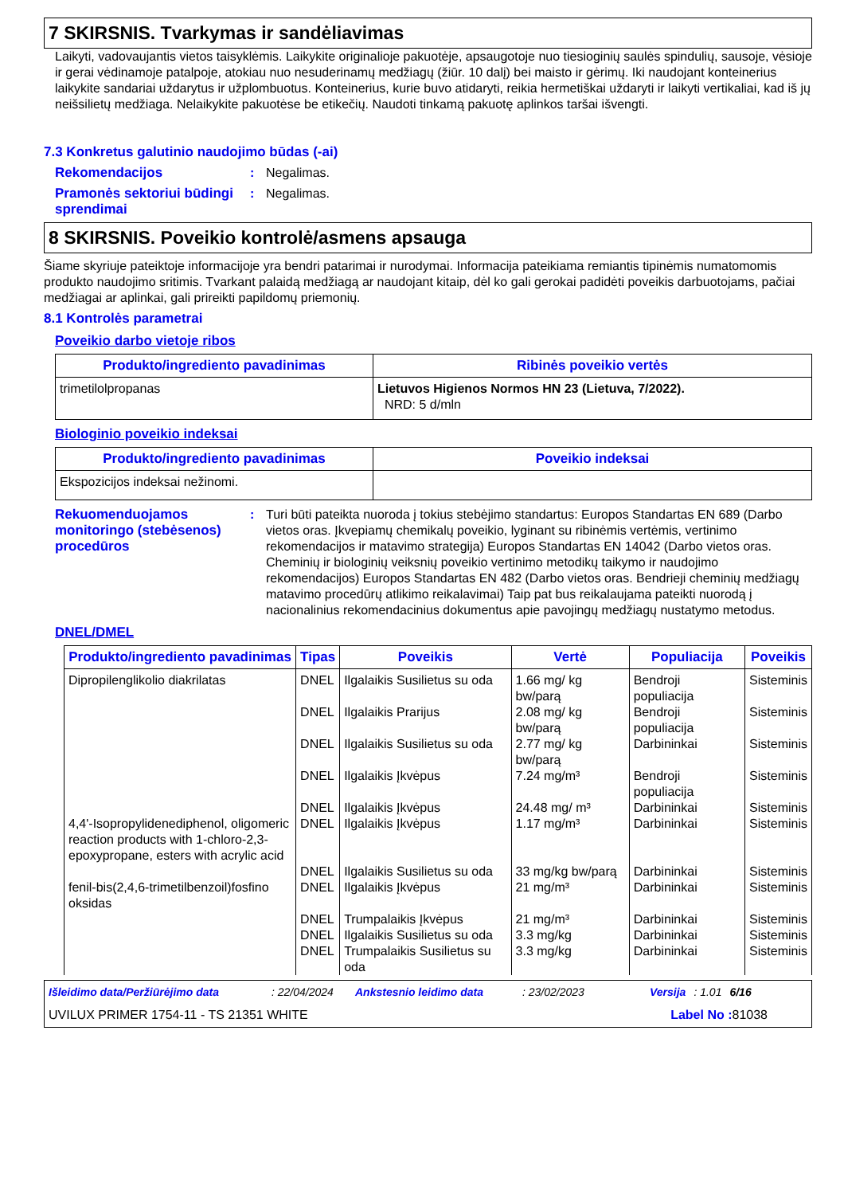7 SKIRSNIS. Tvarkymas ir sandėliavimas
Laikyti, vadovaujantis vietos taisyklėmis. Laikykite originalioje pakuotėje, apsaugotoje nuo tiesioginių saulės spindulių, sausoje, vėsioje ir gerai vėdinamoje patalpoje, atokiau nuo nesuderinamų medžiagų (žiūr. 10 dalį) bei maisto ir gėrimų. Iki naudojant konteinerius laikykite sandariai uždarytus ir užplombuotus. Konteinerius, kurie buvo atidaryti, reikia hermetiškai uždaryti ir laikyti vertikaliai, kad iš jų neišsilietų medžiaga. Nelaikykite pakuotėse be etikečių. Naudoti tinkamą pakuotę aplinkos taršai išvengti.
7.3 Konkretus galutinio naudojimo būdas (-ai)
Rekomendacijos : Negalimas.
Pramonės sektoriui būdingi sprendimai
: Negalimas.
8 SKIRSNIS. Poveikio kontrolė/asmens apsauga
Šiame skyriuje pateiktoje informacijoje yra bendri patarimai ir nurodymai. Informacija pateikiama remiantis tipinėmis numatomomis produkto naudojimo sritimis. Tvarkant palaidą medžiagą ar naudojant kitaip, dėl ko gali gerokai padidėti poveikis darbuotojams, pačiai medžiagai ar aplinkai, gali prireikti papildomų priemonių.
8.1 Kontrolės parametrai
Poveikio darbo vietoje ribos
| Produkto/ingrediento pavadinimas | Ribinės poveikio vertės |
| --- | --- |
| trimetilolpropanas | Lietuvos Higienos Normos HN 23 (Lietuva, 7/2022). NRD: 5 d/mln |
Biologinio poveikio indeksai
| Produkto/ingrediento pavadinimas | Poveikio indeksai |
| --- | --- |
| Ekspozicijos indeksai nežinomi. | |
Rekuomenduojamos monitoringo (stebėsenos) procedūros
: Turi būti pateikta nuoroda į tokius stebėjimo standartus: Europos Standartas EN 689 (Darbo vietos oras. Įkvepiamų chemikalų poveikio, lyginant su ribinėmis vertėmis, vertinimo rekomendacijos ir matavimo strategija) Europos Standartas EN 14042 (Darbo vietos oras. Cheminių ir biologinių veiksnių poveikio vertinimo metodikų taikymo ir naudojimo rekomendacijos) Europos Standartas EN 482 (Darbo vietos oras. Bendrieji cheminių medžiagų matavimo procedūrų atlikimo reikalavimai) Taip pat bus reikalaujama pateikti nuorodą į nacionalinius rekomendacinius dokumentus apie pavojingų medžiagų nustatymo metodus.
DNEL/DMEL
| Produkto/ingrediento pavadinimas | Tipas | Poveikis | Vertė | Populiacija | Poveikis |
| --- | --- | --- | --- | --- | --- |
| Dipropilenglikolio diakrilatas | DNEL | Ilgalaikis Susilietus su oda | 1.66 mg/ kg bw/parą | Bendroji populiacija | Sisteminis |
| | DNEL | Ilgalaikis Prarijus | 2.08 mg/ kg bw/parą | Bendroji populiacija | Sisteminis |
| | DNEL | Ilgalaikis Susilietus su oda | 2.77 mg/ kg bw/parą | Darbininkai | Sisteminis |
| | DNEL | Ilgalaikis Įkvėpus | 7.24 mg/m³ | Bendroji populiacija | Sisteminis |
| | DNEL | Ilgalaikis Įkvėpus | 24.48 mg/ m³ | Darbininkai | Sisteminis |
| 4,4'-Isopropylidenediphenol, oligomeric reaction products with 1-chloro-2,3-epoxypropane, esters with acrylic acid | DNEL | Ilgalaikis Įkvėpus | 1.17 mg/m³ | Darbininkai | Sisteminis |
| | DNEL | Ilgalaikis Susilietus su oda | 33 mg/kg bw/parą | Darbininkai | Sisteminis |
| fenil-bis(2,4,6-trimetilbenzoil)fosfino oksidas | DNEL | Ilgalaikis Įkvėpus | 21 mg/m³ | Darbininkai | Sisteminis |
| | DNEL | Trumpalaikis Įkvėpus | 21 mg/m³ | Darbininkai | Sisteminis |
| | DNEL | Ilgalaikis Susilietus su oda | 3.3 mg/kg | Darbininkai | Sisteminis |
| | DNEL | Trumpalaikis Susilietus su oda | 3.3 mg/kg | Darbininkai | Sisteminis |
Išleidimo data/Peržiūrėjimo data: 22/04/2024 Ankstesnio leidimo data: 23/02/2023 Versija: 1.01 6/16
UVILUX PRIMER 1754-11 - TS 21351 WHITE Label No : 81038